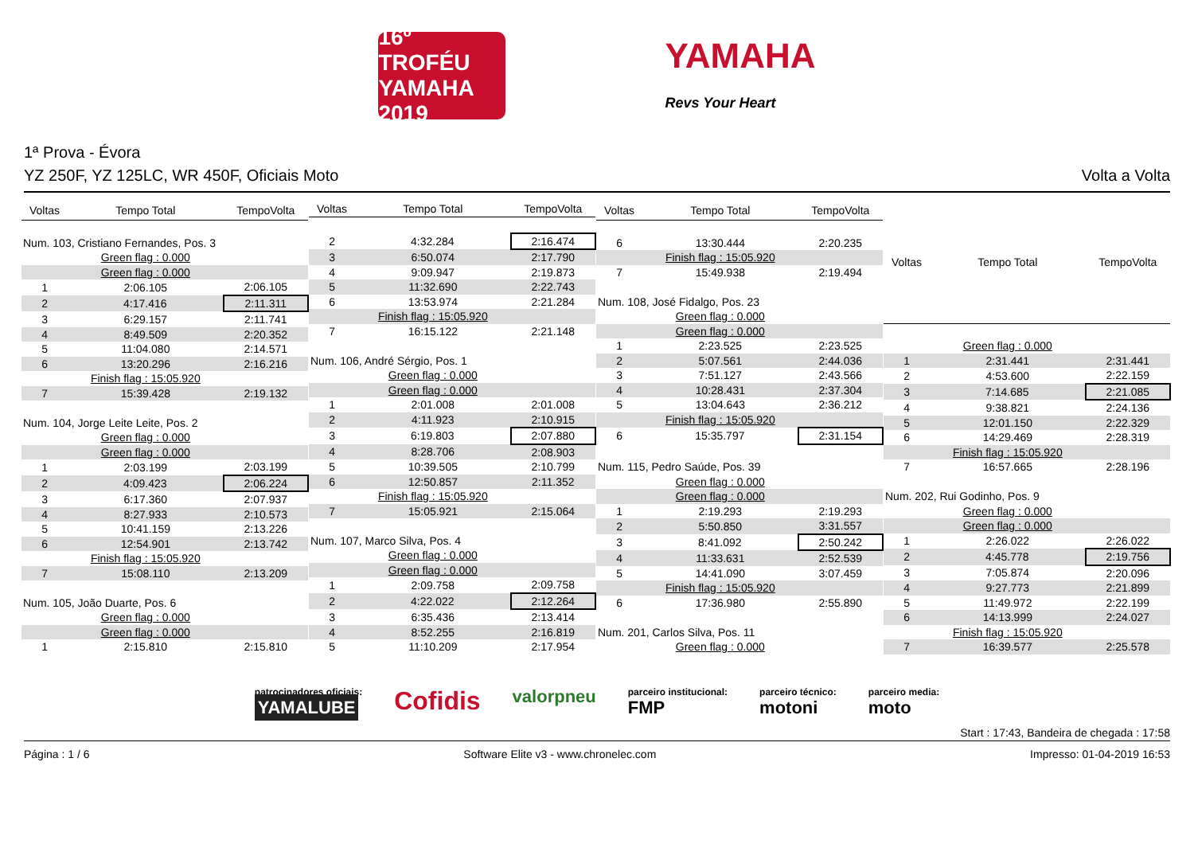16º TROFÉU YAMAHA 2019
YAMAHA
Revs Your Heart
1ª Prova - Évora
YZ 250F, YZ 125LC, WR 450F, Oficiais Moto Volta a Volta
| Voltas | Tempo Total | TempoVolta |
| --- | --- | --- |
| Num. 103, Cristiano Fernandes, Pos. 3 | | |
| | Green flag : 0.000 | |
| | Green flag : 0.000 | |
| 1 | 2:06.105 | 2:06.105 |
| 2 | 4:17.416 | 2:11.311 |
| 3 | 6:29.157 | 2:11.741 |
| 4 | 8:49.509 | 2:20.352 |
| 5 | 11:04.080 | 2:14.571 |
| 6 | 13:20.296 | 2:16.216 |
| | Finish flag : 15:05.920 | |
| 7 | 15:39.428 | 2:19.132 |
| Num. 104, Jorge Leite Leite, Pos. 2 | | |
| | Green flag : 0.000 | |
| | Green flag : 0.000 | |
| 1 | 2:03.199 | 2:03.199 |
| 2 | 4:09.423 | 2:06.224 |
| 3 | 6:17.360 | 2:07.937 |
| 4 | 8:27.933 | 2:10.573 |
| 5 | 10:41.159 | 2:13.226 |
| 6 | 12:54.901 | 2:13.742 |
| | Finish flag : 15:05.920 | |
| 7 | 15:08.110 | 2:13.209 |
| Num. 105, João Duarte, Pos. 6 | | |
| | Green flag : 0.000 | |
| | Green flag : 0.000 | |
| 1 | 2:15.810 | 2:15.810 |
| Voltas | Tempo Total | TempoVolta |
| --- | --- | --- |
| 2 | 4:32.284 | 2:16.474 |
| 3 | 6:50.074 | 2:17.790 |
| 4 | 9:09.947 | 2:19.873 |
| 5 | 11:32.690 | 2:22.743 |
| 6 | 13:53.974 | 2:21.284 |
| | Finish flag : 15:05.920 | |
| 7 | 16:15.122 | 2:21.148 |
| Num. 106, André Sérgio, Pos. 1 | | |
| | Green flag : 0.000 | |
| | Green flag : 0.000 | |
| 1 | 2:01.008 | 2:01.008 |
| 2 | 4:11.923 | 2:10.915 |
| 3 | 6:19.803 | 2:07.880 |
| 4 | 8:28.706 | 2:08.903 |
| 5 | 10:39.505 | 2:10.799 |
| 6 | 12:50.857 | 2:11.352 |
| | Finish flag : 15:05.920 | |
| 7 | 15:05.921 | 2:15.064 |
| Num. 107, Marco Silva, Pos. 4 | | |
| | Green flag : 0.000 | |
| | Green flag : 0.000 | |
| 1 | 2:09.758 | 2:09.758 |
| 2 | 4:22.022 | 2:12.264 |
| 3 | 6:35.436 | 2:13.414 |
| 4 | 8:52.255 | 2:16.819 |
| 5 | 11:10.209 | 2:17.954 |
| Voltas | Tempo Total | TempoVolta |
| --- | --- | --- |
| 6 | 13:30.444 | 2:20.235 |
| | Finish flag : 15:05.920 | |
| 7 | 15:49.938 | 2:19.494 |
| Num. 108, José Fidalgo, Pos. 23 | | |
| | Green flag : 0.000 | |
| | Green flag : 0.000 | |
| 1 | 2:23.525 | 2:23.525 |
| 2 | 5:07.561 | 2:44.036 |
| 3 | 7:51.127 | 2:43.566 |
| 4 | 10:28.431 | 2:37.304 |
| 5 | 13:04.643 | 2:36.212 |
| | Finish flag : 15:05.920 | |
| 6 | 15:35.797 | 2:31.154 |
| Num. 115, Pedro Saúde, Pos. 39 | | |
| | Green flag : 0.000 | |
| | Green flag : 0.000 | |
| 1 | 2:19.293 | 2:19.293 |
| 2 | 5:50.850 | 3:31.557 |
| 3 | 8:41.092 | 2:50.242 |
| 4 | 11:33.631 | 2:52.539 |
| 5 | 14:41.090 | 3:07.459 |
| | Finish flag : 15:05.920 | |
| 6 | 17:36.980 | 2:55.890 |
| Num. 201, Carlos Silva, Pos. 11 | | |
| | Green flag : 0.000 | |
| Voltas | Tempo Total | TempoVolta |
| --- | --- | --- |
| | Green flag : 0.000 | |
| 1 | 2:31.441 | 2:31.441 |
| 2 | 4:53.600 | 2:22.159 |
| 3 | 7:14.685 | 2:21.085 |
| 4 | 9:38.821 | 2:24.136 |
| 5 | 12:01.150 | 2:22.329 |
| 6 | 14:29.469 | 2:28.319 |
| | Finish flag : 15:05.920 | |
| 7 | 16:57.665 | 2:28.196 |
| Num. 202, Rui Godinho, Pos. 9 | | |
| | Green flag : 0.000 | |
| | Green flag : 0.000 | |
| 1 | 2:26.022 | 2:26.022 |
| 2 | 4:45.778 | 2:19.756 |
| 3 | 7:05.874 | 2:20.096 |
| 4 | 9:27.773 | 2:21.899 |
| 5 | 11:49.972 | 2:22.199 |
| 6 | 14:13.999 | 2:24.027 |
| | Finish flag : 15:05.920 | |
| 7 | 16:39.577 | 2:25.578 |
patrocinadores oficiais:
YAMALUBE
Cofidis
valorpneu
parceiro institucional:
FMP
parceiro técnico:
motoni
parceiro media:
moto
Start : 17:43, Bandeira de chegada : 17:58
Página : 1 / 6 Software Elite v3 - www.chronelec.com Impresso: 01-04-2019 16:53